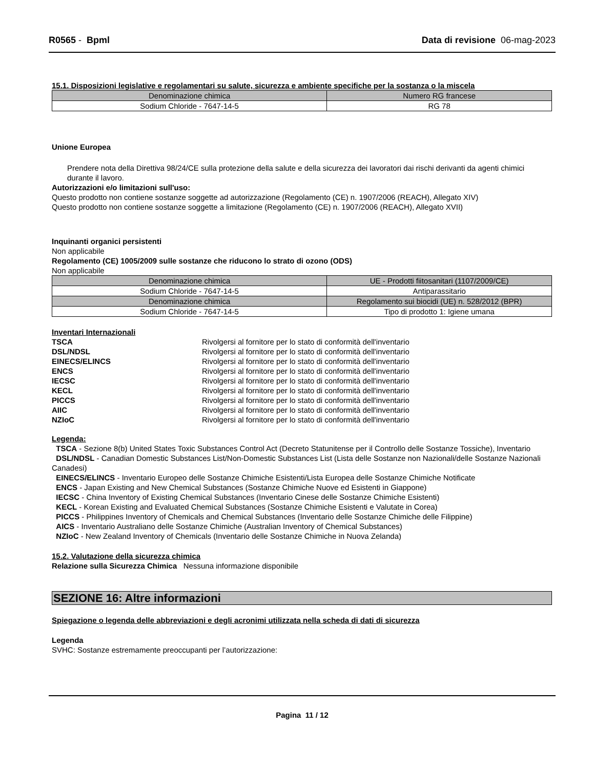R0565 - Bpml Data di revisione 06-mag-2023
15.1. Disposizioni legislative e regolamentari su salute, sicurezza e ambiente specifiche per la sostanza o la miscela
| Denominazione chimica | Numero RG francese |
| --- | --- |
| Sodium Chloride - 7647-14-5 | RG 78 |
Unione Europea
Prendere nota della Direttiva 98/24/CE sulla protezione della salute e della sicurezza dei lavoratori dai rischi derivanti da agenti chimici durante il lavoro.
Autorizzazioni e/o limitazioni sull'uso:
Questo prodotto non contiene sostanze soggette ad autorizzazione (Regolamento (CE) n. 1907/2006 (REACH), Allegato XIV)
Questo prodotto non contiene sostanze soggette a limitazione (Regolamento (CE) n. 1907/2006 (REACH), Allegato XVII)
Inquinanti organici persistenti
Non applicabile
Regolamento (CE) 1005/2009 sulle sostanze che riducono lo strato di ozono (ODS)
Non applicabile
| Denominazione chimica | UE - Prodotti fiitosanitari (1107/2009/CE) |
| --- | --- |
| Sodium Chloride - 7647-14-5 | Antiparassitario |
| Denominazione chimica | Regolamento sui biocidi (UE) n. 528/2012 (BPR) |
| Sodium Chloride - 7647-14-5 | Tipo di prodotto 1: Igiene umana |
Inventari Internazionali
TSCA Rivolgersi al fornitore per lo stato di conformità dell'inventario DSL/NDSL Rivolgersi al fornitore per lo stato di conformità dell'inventario EINECS/ELINCS Rivolgersi al fornitore per lo stato di conformità dell'inventario ENCS Rivolgersi al fornitore per lo stato di conformità dell'inventario IECSC Rivolgersi al fornitore per lo stato di conformità dell'inventario KECL Rivolgersi al fornitore per lo stato di conformità dell'inventario PICCS Rivolgersi al fornitore per lo stato di conformità dell'inventario AIIC Rivolgersi al fornitore per lo stato di conformità dell'inventario NZIoC Rivolgersi al fornitore per lo stato di conformità dell'inventario
Legenda:
TSCA - Sezione 8(b) United States Toxic Substances Control Act (Decreto Statunitense per il Controllo delle Sostanze Tossiche), Inventario
DSL/NDSL - Canadian Domestic Substances List/Non-Domestic Substances List (Lista delle Sostanze non Nazionali/delle Sostanze Nazionali Canadesi)
EINECS/ELINCS - Inventario Europeo delle Sostanze Chimiche Esistenti/Lista Europea delle Sostanze Chimiche Notificate
ENCS - Japan Existing and New Chemical Substances (Sostanze Chimiche Nuove ed Esistenti in Giappone)
IECSC - China Inventory of Existing Chemical Substances (Inventario Cinese delle Sostanze Chimiche Esistenti)
KECL - Korean Existing and Evaluated Chemical Substances (Sostanze Chimiche Esistenti e Valutate in Corea)
PICCS - Philippines Inventory of Chemicals and Chemical Substances (Inventario delle Sostanze Chimiche delle Filippine)
AICS - Inventario Australiano delle Sostanze Chimiche (Australian Inventory of Chemical Substances)
NZIoC - New Zealand Inventory of Chemicals (Inventario delle Sostanze Chimiche in Nuova Zelanda)
15.2. Valutazione della sicurezza chimica
Relazione sulla Sicurezza Chimica Nessuna informazione disponibile
SEZIONE 16: Altre informazioni
Spiegazione o legenda delle abbreviazioni e degli acronimi utilizzata nella scheda di dati di sicurezza
Legenda
SVHC: Sostanze estremamente preoccupanti per l’autorizzazione:
Pagina 11 / 12